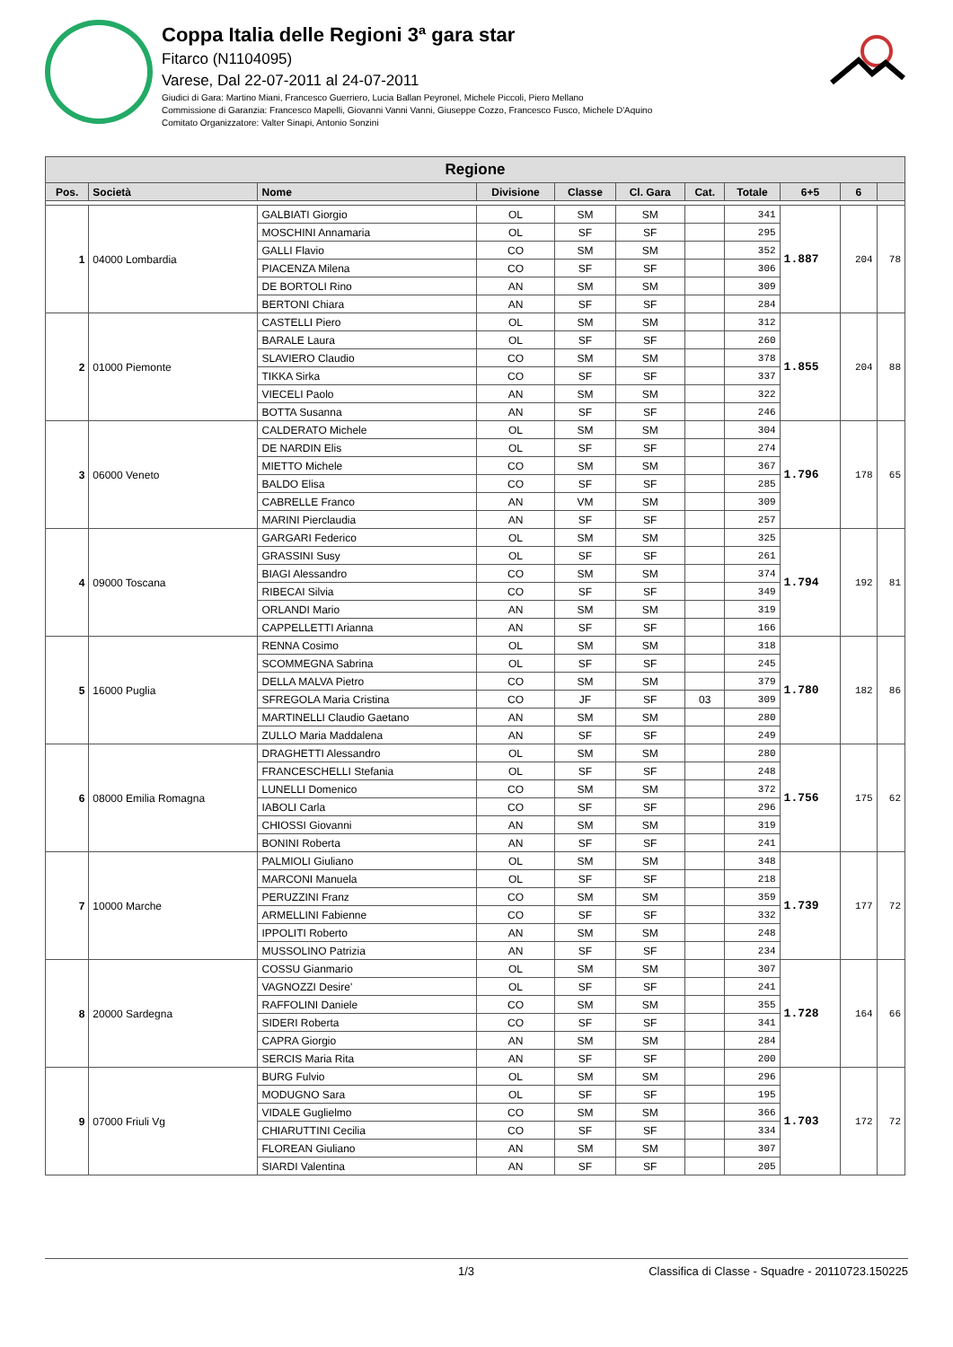Coppa Italia delle Regioni 3ª gara star
Fitarco (N1104095)
Varese, Dal 22-07-2011 al 24-07-2011
Giudici di Gara: Martino Miani, Francesco Guerriero, Lucia Ballan Peyronel, Michele Piccoli, Piero Mellano
Commissione di Garanzia: Francesco Mapelli, Giovanni Vanni Vanni, Giuseppe Cozzo, Francesco Fusco, Michele D'Aquino
Comitato Organizzatore: Valter Sinapi, Antonio Sonzini
| Regione | | | | | | | | | | |
| --- | --- | --- | --- | --- | --- | --- | --- | --- | --- | --- |
| Pos. | Società | Nome | Divisione | Classe | Cl. Gara | Cat. | Totale | 6+5 | 6 | |
| 1 | 04000 Lombardia | GALBIATI Giorgio | OL | SM | SM | | 341 | 1.887 | 204 | 78 |
| | | MOSCHINI Annamaria | OL | SF | SF | | 295 | | | |
| | | GALLI Flavio | CO | SM | SM | | 352 | | | |
| | | PIACENZA Milena | CO | SF | SF | | 306 | | | |
| | | DE BORTOLI Rino | AN | SM | SM | | 309 | | | |
| | | BERTONI Chiara | AN | SF | SF | | 284 | | | |
| 2 | 01000 Piemonte | CASTELLI Piero | OL | SM | SM | | 312 | 1.855 | 204 | 88 |
| | | BARALE Laura | OL | SF | SF | | 260 | | | |
| | | SLAVIERO Claudio | CO | SM | SM | | 378 | | | |
| | | TIKKA Sirka | CO | SF | SF | | 337 | | | |
| | | VIECELI Paolo | AN | SM | SM | | 322 | | | |
| | | BOTTA Susanna | AN | SF | SF | | 246 | | | |
| 3 | 06000 Veneto | CALDERATO Michele | OL | SM | SM | | 304 | 1.796 | 178 | 65 |
| | | DE NARDIN Elis | OL | SF | SF | | 274 | | | |
| | | MIETTO Michele | CO | SM | SM | | 367 | | | |
| | | BALDO Elisa | CO | SF | SF | | 285 | | | |
| | | CABRELLE Franco | AN | VM | SM | | 309 | | | |
| | | MARINI Pierclaudia | AN | SF | SF | | 257 | | | |
| 4 | 09000 Toscana | GARGARI Federico | OL | SM | SM | | 325 | 1.794 | 192 | 81 |
| | | GRASSINI Susy | OL | SF | SF | | 261 | | | |
| | | BIAGI Alessandro | CO | SM | SM | | 374 | | | |
| | | RIBECAI Silvia | CO | SF | SF | | 349 | | | |
| | | ORLANDI Mario | AN | SM | SM | | 319 | | | |
| | | CAPPELLETTI Arianna | AN | SF | SF | | 166 | | | |
| 5 | 16000 Puglia | RENNA Cosimo | OL | SM | SM | | 318 | 1.780 | 182 | 86 |
| | | SCOMMEGNA Sabrina | OL | SF | SF | | 245 | | | |
| | | DELLA MALVA Pietro | CO | SM | SM | | 379 | | | |
| | | SFREGOLA Maria Cristina | CO | JF | SF | 03 | 309 | | | |
| | | MARTINELLI Claudio Gaetano | AN | SM | SM | | 280 | | | |
| | | ZULLO Maria Maddalena | AN | SF | SF | | 249 | | | |
| 6 | 08000 Emilia Romagna | DRAGHETTI Alessandro | OL | SM | SM | | 280 | 1.756 | 175 | 62 |
| | | FRANCESCHELLI Stefania | OL | SF | SF | | 248 | | | |
| | | LUNELLI Domenico | CO | SM | SM | | 372 | | | |
| | | IABOLI Carla | CO | SF | SF | | 296 | | | |
| | | CHIOSSI Giovanni | AN | SM | SM | | 319 | | | |
| | | BONINI Roberta | AN | SF | SF | | 241 | | | |
| 7 | 10000 Marche | PALMIOLI Giuliano | OL | SM | SM | | 348 | 1.739 | 177 | 72 |
| | | MARCONI Manuela | OL | SF | SF | | 218 | | | |
| | | PERUZZINI Franz | CO | SM | SM | | 359 | | | |
| | | ARMELLINI Fabienne | CO | SF | SF | | 332 | | | |
| | | IPPOLITI Roberto | AN | SM | SM | | 248 | | | |
| | | MUSSOLINO Patrizia | AN | SF | SF | | 234 | | | |
| 8 | 20000 Sardegna | COSSU Gianmario | OL | SM | SM | | 307 | 1.728 | 164 | 66 |
| | | VAGNOZZI Desire' | OL | SF | SF | | 241 | | | |
| | | RAFFOLINI Daniele | CO | SM | SM | | 355 | | | |
| | | SIDERI Roberta | CO | SF | SF | | 341 | | | |
| | | CAPRA Giorgio | AN | SM | SM | | 284 | | | |
| | | SERCIS Maria Rita | AN | SF | SF | | 200 | | | |
| 9 | 07000 Friuli Vg | BURG Fulvio | OL | SM | SM | | 296 | 1.703 | 172 | 72 |
| | | MODUGNO Sara | OL | SF | SF | | 195 | | | |
| | | VIDALE Guglielmo | CO | SM | SM | | 366 | | | |
| | | CHIARUTTINI Cecilia | CO | SF | SF | | 334 | | | |
| | | FLOREAN Giuliano | AN | SM | SM | | 307 | | | |
| | | SIARDI Valentina | AN | SF | SF | | 205 | | | |
1/3 Classifica di Classe - Squadre - 20110723.150225